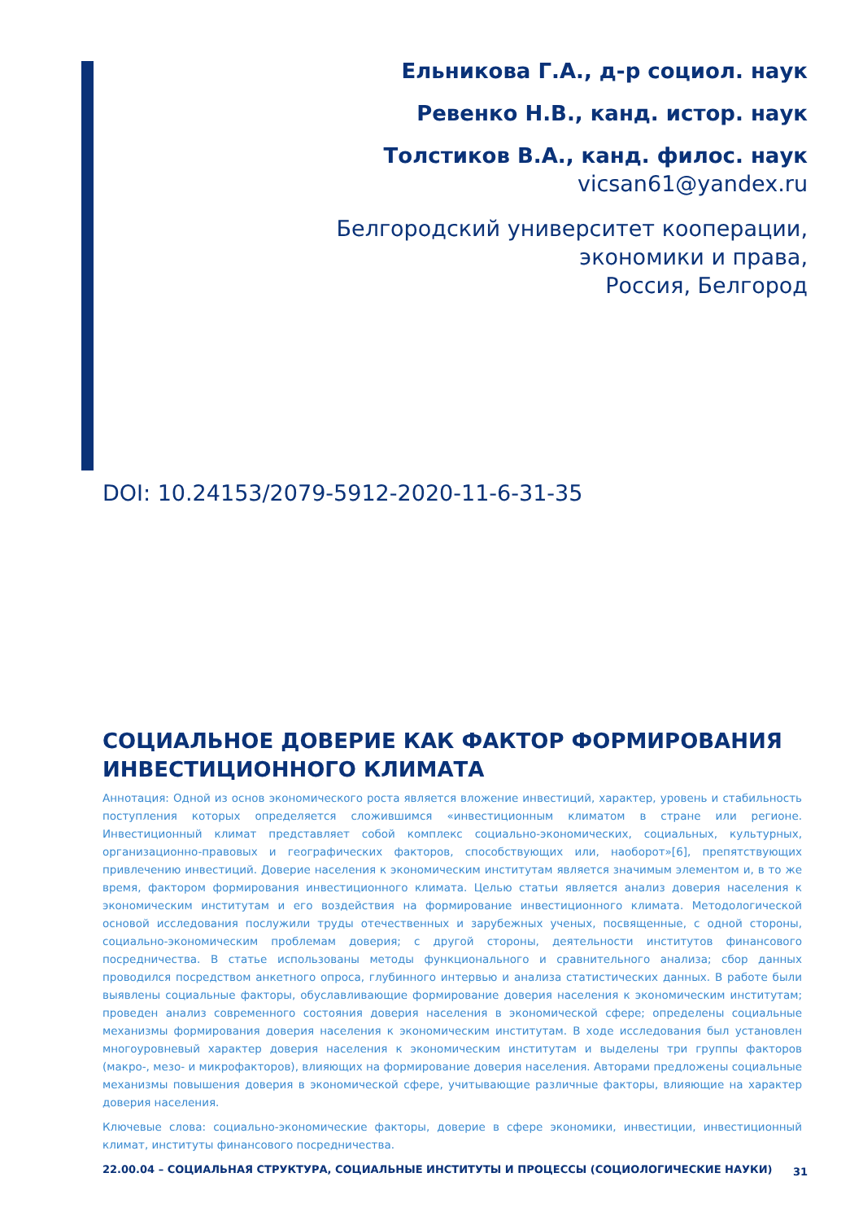Ельникова Г.А., д-р социол. наук
Ревенко Н.В., канд. истор. наук
Толстиков В.А., канд. филос. наук
vicsan61@yandex.ru
Белгородский университет кооперации,
экономики и права,
Россия, Белгород
DOI: 10.24153/2079-5912-2020-11-6-31-35
СОЦИАЛЬНОЕ ДОВЕРИЕ КАК ФАКТОР ФОРМИРОВАНИЯ ИНВЕСТИЦИОННОГО КЛИМАТА
Аннотация: Одной из основ экономического роста является вложение инвестиций, характер, уровень и стабильность поступления которых определяется сложившимся «инвестиционным климатом в стране или регионе. Инвестиционный климат представляет собой комплекс социально-экономических, социальных, культурных, организационно-правовых и географических факторов, способствующих или, наоборот»[6], препятствующих привлечению инвестиций. Доверие населения к экономическим институтам является значимым элементом и, в то же время, фактором формирования инвестиционного климата. Целью статьи является анализ доверия населения к экономическим институтам и его воздействия на формирование инвестиционного климата. Методологической основой исследования послужили труды отечественных и зарубежных ученых, посвященные, с одной стороны, социально-экономическим проблемам доверия; с другой стороны, деятельности институтов финансового посредничества. В статье использованы методы функционального и сравнительного анализа; сбор данных проводился посредством анкетного опроса, глубинного интервью и анализа статистических данных. В работе были выявлены социальные факторы, обуславливающие формирование доверия населения к экономическим институтам; проведен анализ современного состояния доверия населения в экономической сфере; определены социальные механизмы формирования доверия населения к экономическим институтам. В ходе исследования был установлен многоуровневый характер доверия населения к экономическим институтам и выделены три группы факторов (макро-, мезо- и микрофакторов), влияющих на формирование доверия населения. Авторами предложены социальные механизмы повышения доверия в экономической сфере, учитывающие различные факторы, влияющие на характер доверия населения.
Ключевые слова: социально-экономические факторы, доверие в сфере экономики, инвестиции, инвестиционный климат, институты финансового посредничества.
22.00.04 – СОЦИАЛЬНАЯ СТРУКТУРА, СОЦИАЛЬНЫЕ ИНСТИТУТЫ И ПРОЦЕССЫ (СОЦИОЛОГИЧЕСКИЕ НАУКИ)
31